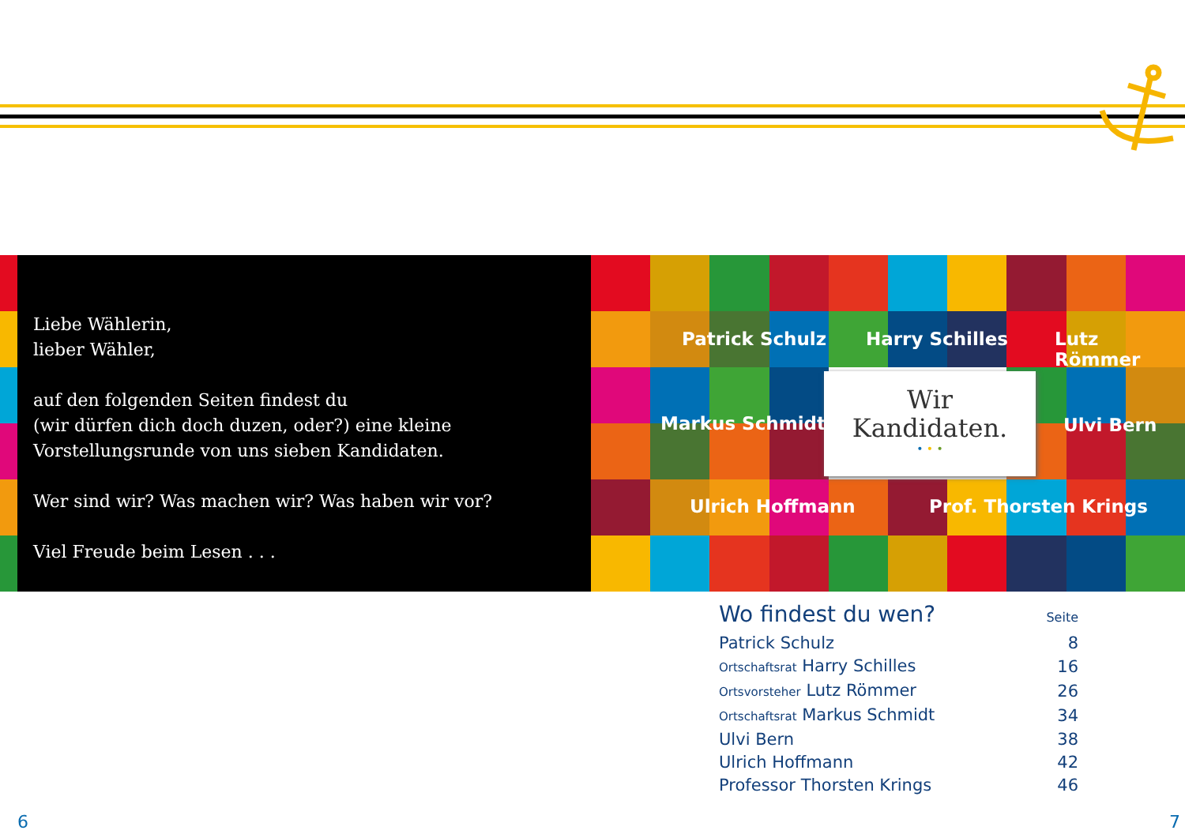Liebe Wählerin,
lieber Wähler,
auf den folgenden Seiten findest du
(wir dürfen dich doch duzen, oder?) eine kleine
Vorstellungsrunde von uns sieben Kandidaten.
Wer sind wir? Was machen wir? Was haben wir vor?
Viel Freude beim Lesen . . .
Patrick Schulz Harry Schilles Lutz Römmer
Markus Schmidt Ulvi Bern
Ulrich Hoffmann Prof. Thorsten Krings
Wir
Kandidaten.
• • •
| Wo findest du wen? | Seite |
| Patrick Schulz | 8 |
| Ortschaftsrat Harry Schilles | 16 |
| Ortsvorsteher Lutz Römmer | 26 |
| Ortschaftsrat Markus Schmidt | 34 |
| Ulvi Bern | 38 |
| Ulrich Hoffmann | 42 |
| Professor Thorsten Krings | 46 |
6 7